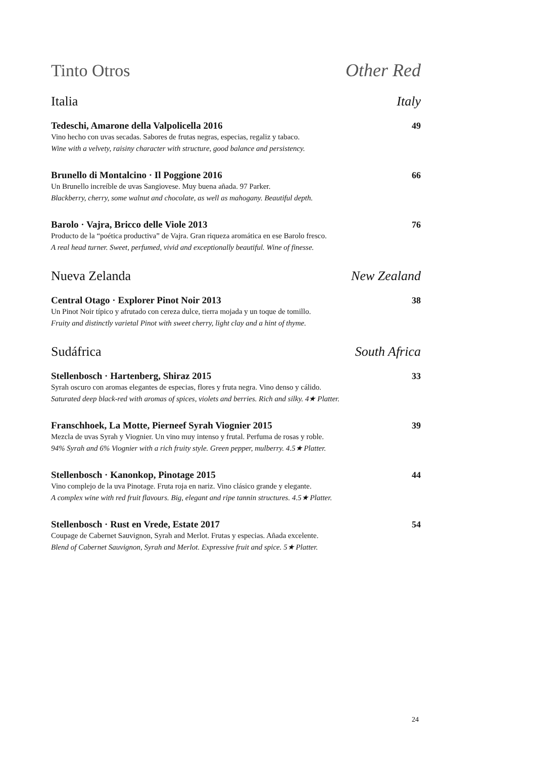Tinto Otros Other Red
Italia Italy
Tedeschi, Amarone della Valpolicella 2016 49
Vino hecho con uvas secadas. Sabores de frutas negras, especias, regaliz y tabaco.
Wine with a velvety, raisiny character with structure, good balance and persistency.
Brunello di Montalcino · Il Poggione 2016 66
Un Brunello increíble de uvas Sangiovese. Muy buena añada. 97 Parker.
Blackberry, cherry, some walnut and chocolate, as well as mahogany. Beautiful depth.
Barolo · Vajra, Bricco delle Viole 2013 76
Producto de la “poética productiva” de Vajra. Gran riqueza aromática en ese Barolo fresco.
A real head turner. Sweet, perfumed, vivid and exceptionally beautiful. Wine of finesse.
Nueva Zelanda New Zealand
Central Otago · Explorer Pinot Noir 2013 38
Un Pinot Noir típico y afrutado con cereza dulce, tierra mojada y un toque de tomillo.
Fruity and distinctly varietal Pinot with sweet cherry, light clay and a hint of thyme.
Sudáfrica South Africa
Stellenbosch · Hartenberg, Shiraz 2015 33
Syrah oscuro con aromas elegantes de especias, flores y fruta negra. Vino denso y cálido.
Saturated deep black-red with aromas of spices, violets and berries. Rich and silky. 4★ Platter.
Franschhoek, La Motte, Pierneef Syrah Viognier 2015 39
Mezcla de uvas Syrah y Viognier. Un vino muy intenso y frutal. Perfuma de rosas y roble.
94% Syrah and 6% Viognier with a rich fruity style. Green pepper, mulberry. 4.5★ Platter.
Stellenbosch · Kanonkop, Pinotage 2015 44
Vino complejo de la uva Pinotage. Fruta roja en nariz. Vino clásico grande y elegante.
A complex wine with red fruit flavours. Big, elegant and ripe tannin structures. 4.5★ Platter.
Stellenbosch · Rust en Vrede, Estate 2017 54
Coupage de Cabernet Sauvignon, Syrah and Merlot. Frutas y especias. Añada excelente.
Blend of Cabernet Sauvignon, Syrah and Merlot. Expressive fruit and spice. 5★ Platter.
24